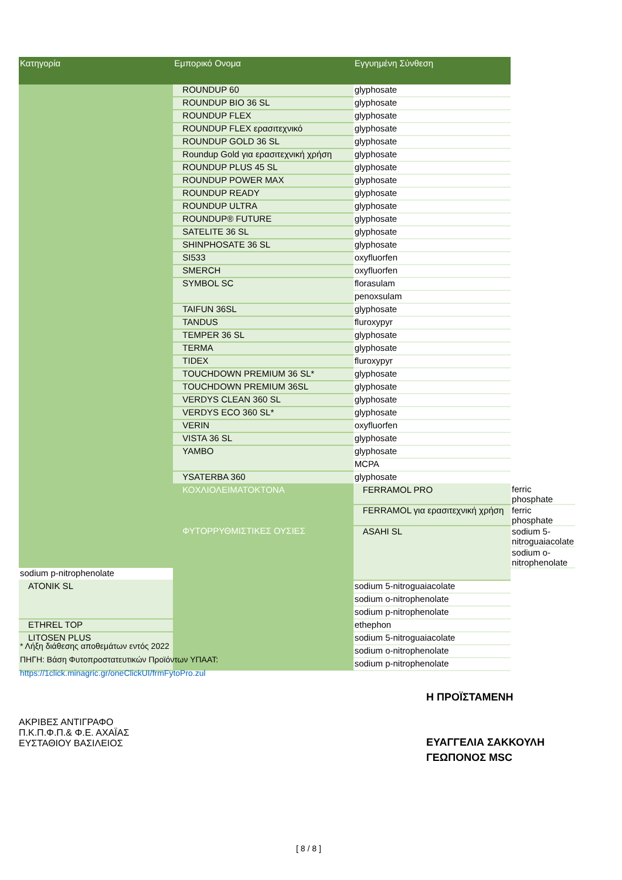| Κατηγορία | Εμπορικό Ονομα | Εγγυημένη Σύνθεση | |
| --- | --- | --- | --- |
| | ROUNDUP 60 | glyphosate | |
| | ROUNDUP BIO 36 SL | glyphosate | |
| | ROUNDUP FLEX | glyphosate | |
| | ROUNDUP FLEX ερασιτεχνικό | glyphosate | |
| | ROUNDUP GOLD 36 SL | glyphosate | |
| | Roundup Gold για ερασιτεχνική χρήση | glyphosate | |
| | ROUNDUP PLUS 45 SL | glyphosate | |
| | ROUNDUP POWER MAX | glyphosate | |
| | ROUNDUP READY | glyphosate | |
| | ROUNDUP ULTRA | glyphosate | |
| | ROUNDUP® FUTURE | glyphosate | |
| | SATELITE 36 SL | glyphosate | |
| | SHINPHOSATE 36 SL | glyphosate | |
| | SI533 | oxyfluorfen | |
| | SMERCH | oxyfluorfen | |
| | SYMBOL SC | florasulam | |
| | | penoxsulam | |
| | TAIFUN 36SL | glyphosate | |
| | TANDUS | fluroxypyr | |
| | TEMPER 36 SL | glyphosate | |
| | TERMA | glyphosate | |
| | TIDEX | fluroxypyr | |
| | TOUCHDOWN PREMIUM 36 SL* | glyphosate | |
| | TOUCHDOWN PREMIUM 36SL | glyphosate | |
| | VERDYS CLEAN 360 SL | glyphosate | |
| | VERDYS ECO 360 SL* | glyphosate | |
| | VERIN | oxyfluorfen | |
| | VISTA 36 SL | glyphosate | |
| | YAMBO | glyphosate | |
| | | MCPA | |
| | YSATERBA 360 | glyphosate | |
| | ΚΟΧΛΙΟΛΕΙΜΑΤΟΚΤΟΝΑ | FERRAMOL PRO | ferric phosphate |
| | | FERRAMOL για ερασιτεχνική χρήση | ferric phosphate |
| | ΦΥΤΟΡΡΥΘΜΙΣΤΙΚΕΣ ΟΥΣΙΕΣ | ASAHI SL | sodium 5-nitroguaiacolate |
| | | | sodium o-nitrophenolate |
| sodium p-nitrophenolate | | | |
| ATONIK SL | | sodium 5-nitroguaiacolate | |
| | | sodium o-nitrophenolate | |
| | | sodium p-nitrophenolate | |
| ETHREL TOP | | ethephon | |
| LITOSEN PLUS | | sodium 5-nitroguaiacolate | |
| | | sodium o-nitrophenolate | |
| | | sodium p-nitrophenolate | |
* Λήξη διάθεσης αποθεμάτων εντός 2022
ΠΗΓΗ: Βάση Φυτοπροστατευτικών Προϊόντων ΥΠΑΑΤ:
https://1click.minagric.gr/oneClickUI/frmFytoPro.zul
Η ΠΡΟΪΣΤΑΜΕΝΗ
ΑΚΡΙΒΕΣ ΑΝΤΙΓΡΑΦΟ
Π.Κ.Π.Φ.Π.& Φ.Ε. ΑΧΑΪΑΣ
ΕΥΣΤΑΘΙΟΥ ΒΑΣΙΛΕΙΟΣ
ΕΥΑΓΓΕΛΙΑ ΣΑΚΚΟΥΛΗ
ΓΕΩΠΟΝΟΣ MSC
[ 8 / 8 ]